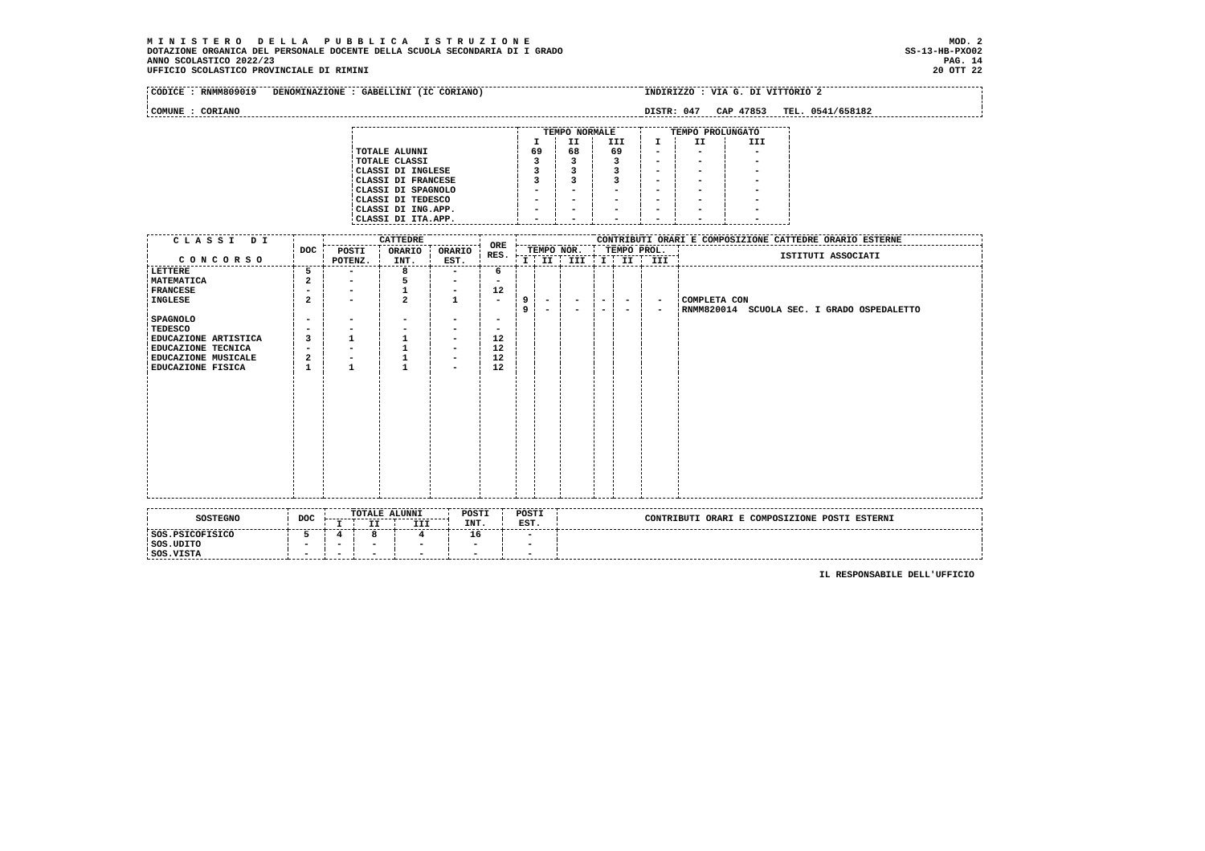M I N I S T E R O D E L L A P U B B L I C A I S T R U Z I O N E
DOTAZIONE ORGANICA DEL PERSONALE DOCENTE DELLA SCUOLA SECONDARIA DI I GRADO
ANNO SCOLASTICO 2022/23
UFFICIO SCOLASTICO PROVINCIALE DI RIMINI
MOD. 2
SS-13-HB-PXO02
PAG. 14
20 OTT 22
| CODICE : RNMM809019 DENOMINAZIONE : GABELLINI (IC CORIANO) | INDIRIZZO : VIA G. DI VITTORIO 2 |
| COMUNE : CORIANO | DISTR: 047 CAP 47853 TEL. 0541/658182 |
| | TEMPO NORMALE | | | TEMPO PROLUNGATO | | |
| --- | --- | --- | --- | --- | --- | --- |
| | I | II | III | I | II | III |
| TOTALE ALUNNI | 69 | 68 | 69 | - | - | - |
| TOTALE CLASSI | 3 | 3 | 3 | - | - | - |
| CLASSI DI INGLESE | 3 | 3 | 3 | - | - | - |
| CLASSI DI FRANCESE | 3 | 3 | 3 | - | - | - |
| CLASSI DI SPAGNOLO | - | - | - | - | - | - |
| CLASSI DI TEDESCO | - | - | - | - | - | - |
| CLASSI DI ING.APP. | - | - | - | - | - | - |
| CLASSI DI ITA.APP. | - | - | - | - | - | - |
| C L A S S I D I C O N C O R S O | DOC | CATTEDRE | | | ORE RES. | CONTRIBUTI ORARI E COMPOSIZIONE CATTEDRE ORARIO ESTERNE | | | | | | |
| --- | --- | --- | --- | --- | --- | --- | --- | --- | --- | --- | --- | --- |
| | | POSTI POTENZ. | ORARIO INT. | ORARIO EST. | | TEMPO NOR. | | | TEMPO PROL. | | | ISTITUTI ASSOCIATI |
| | | | | | | I | II | III | I | II | III | |
| LETTERE | 5 | - | 8 | - | 6 | | | | | | | |
| MATEMATICA | 2 | - | 5 | - | - | | | | | | | |
| FRANCESE | - | - | 1 | - | 12 | | | | | | | |
| INGLESE | 2 | - | 2 | 1 | - | 9 | - | - | - | - | - | COMPLETA CON |
| | | | | | | 9 | - | - | - | - | - | RNMM820014 SCUOLA SEC. I GRADO OSPEDALETTO |
| SPAGNOLO | - | - | - | - | - | | | | | | | |
| TEDESCO | - | - | - | - | - | | | | | | | |
| EDUCAZIONE ARTISTICA | 3 | 1 | 1 | - | 12 | | | | | | | |
| EDUCAZIONE TECNICA | - | - | 1 | - | 12 | | | | | | | |
| EDUCAZIONE MUSICALE | 2 | - | 1 | - | 12 | | | | | | | |
| EDUCAZIONE FISICA | 1 | 1 | 1 | - | 12 | | | | | | | |
| SOSTEGNO | DOC | TOTALE ALUNNI | | | POSTI INT. | POSTI EST. | CONTRIBUTI ORARI E COMPOSIZIONE POSTI ESTERNI |
| --- | --- | --- | --- | --- | --- | --- | --- |
| | | I | II | III | | | |
| SOS.PSICOFISICO | 5 | 4 | 8 | 4 | 16 | - | |
| SOS.UDITO | - | - | - | - | - | - | |
| SOS.VISTA | - | - | - | - | - | - | |
IL RESPONSABILE DELL'UFFICIO